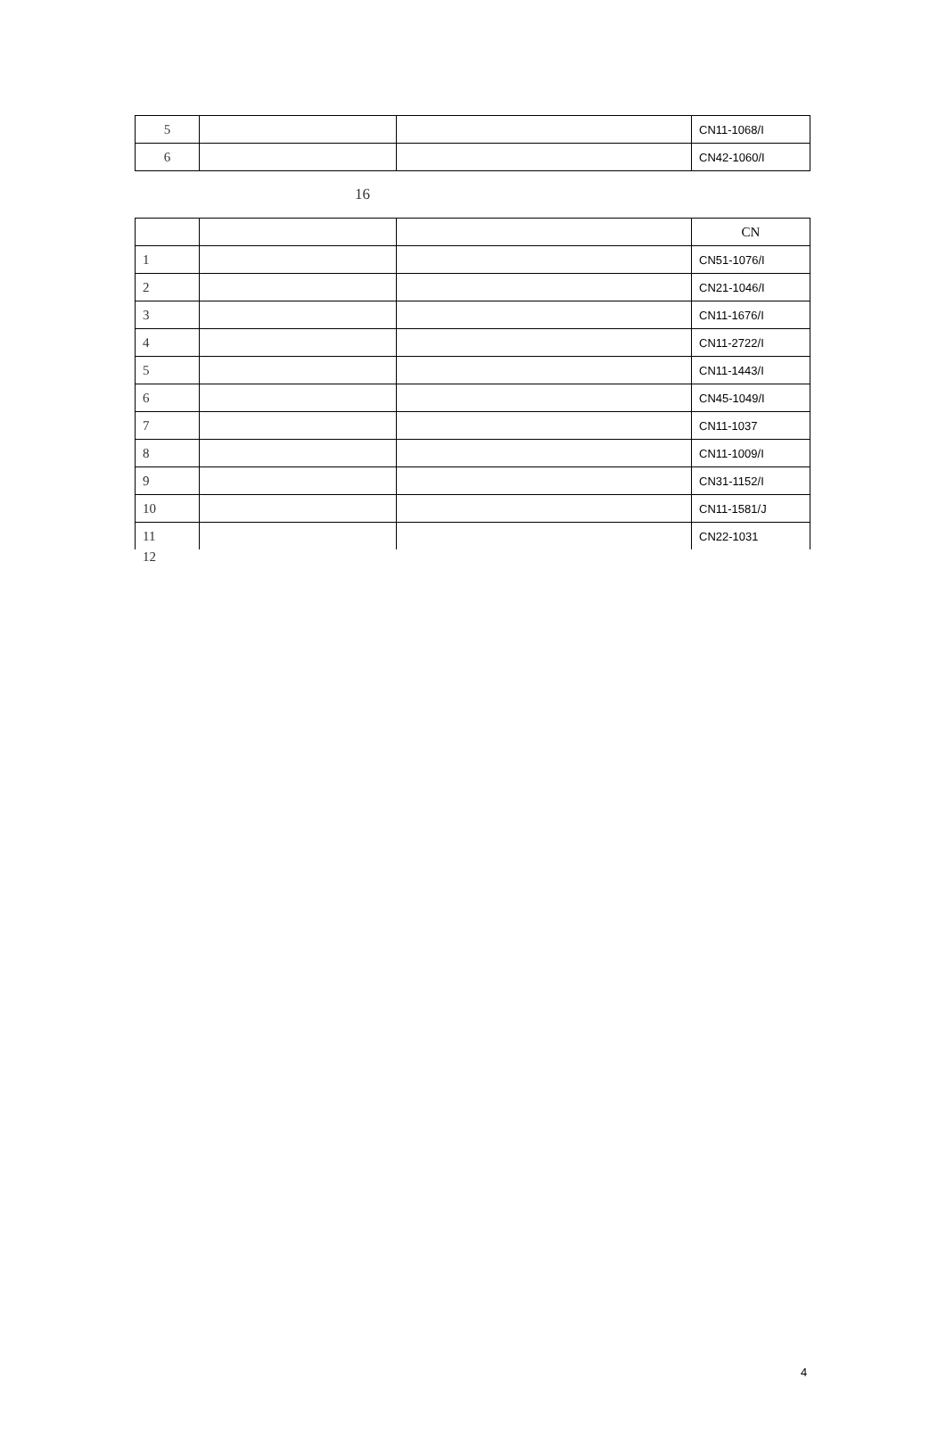| 5 | | | CN11-1068/I |
| 6 | | | CN42-1060/I |
16
| | | | CN |
| 1 | | | CN51-1076/I |
| 2 | | | CN21-1046/I |
| 3 | | | CN11-1676/I |
| 4 | | | CN11-2722/I |
| 5 | | | CN11-1443/I |
| 6 | | | CN45-1049/I |
| 7 | | | CN11-1037 |
| 8 | | | CN11-1009/I |
| 9 | | | CN31-1152/I |
| 10 | | | CN11-1581/J |
| 11 | | | CN22-1031 |
12
4